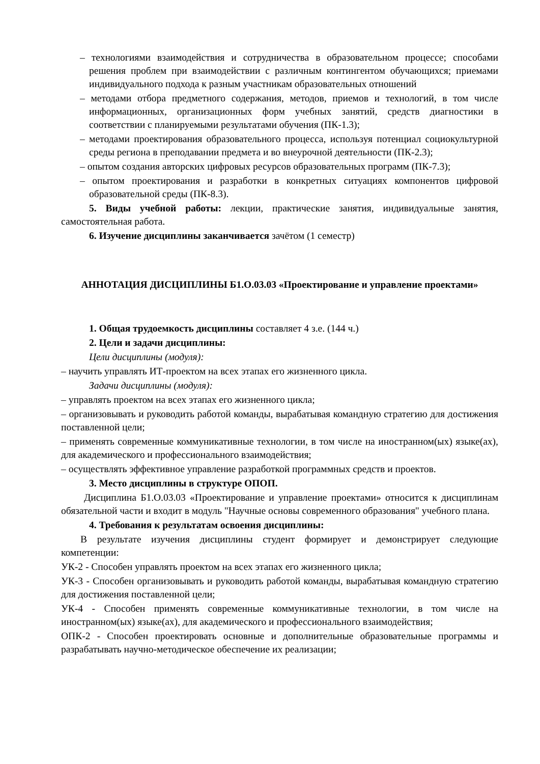– технологиями взаимодействия и сотрудничества в образовательном процессе; способами решения проблем при взаимодействии с различным контингентом обучающихся; приемами индивидуального подхода к разным участникам образовательных отношений
– методами отбора предметного содержания, методов, приемов и технологий, в том числе информационных, организационных форм учебных занятий, средств диагностики в соответствии с планируемыми результатами обучения (ПК-1.3);
– методами проектирования образовательного процесса, используя потенциал социокультурной среды региона в преподавании предмета и во внеурочной деятельности (ПК-2.3);
– опытом создания авторских цифровых ресурсов образовательных программ (ПК-7.3);
– опытом проектирования и разработки в конкретных ситуациях компонентов цифровой образовательной среды (ПК-8.3).
5. Виды учебной работы: лекции, практические занятия, индивидуальные занятия, самостоятельная работа.
6. Изучение дисциплины заканчивается зачётом (1 семестр)
АННОТАЦИЯ ДИСЦИПЛИНЫ Б1.О.03.03 «Проектирование и управление проектами»
1. Общая трудоемкость дисциплины составляет 4 з.е. (144 ч.)
2. Цели и задачи дисциплины:
Цели дисциплины (модуля):
– научить управлять ИТ-проектом на всех этапах его жизненного цикла.
Задачи дисциплины (модуля):
– управлять проектом на всех этапах его жизненного цикла;
– организовывать и руководить работой команды, вырабатывая командную стратегию для достижения поставленной цели;
– применять современные коммуникативные технологии, в том числе на иностранном(ых) языке(ах), для академического и профессионального взаимодействия;
– осуществлять эффективное управление разработкой программных средств и проектов.
3. Место дисциплины в структуре ОПОП.
Дисциплина Б1.О.03.03 «Проектирование и управление проектами» относится к дисциплинам обязательной части и входит в модуль "Научные основы современного образования" учебного плана.
4. Требования к результатам освоения дисциплины:
В результате изучения дисциплины студент формирует и демонстрирует следующие компетенции:
УК-2 - Способен управлять проектом на всех этапах его жизненного цикла;
УК-3 - Способен организовывать и руководить работой команды, вырабатывая командную стратегию для достижения поставленной цели;
УК-4 - Способен применять современные коммуникативные технологии, в том числе на иностранном(ых) языке(ах), для академического и профессионального взаимодействия;
ОПК-2 - Способен проектировать основные и дополнительные образовательные программы и разрабатывать научно-методическое обеспечение их реализации;